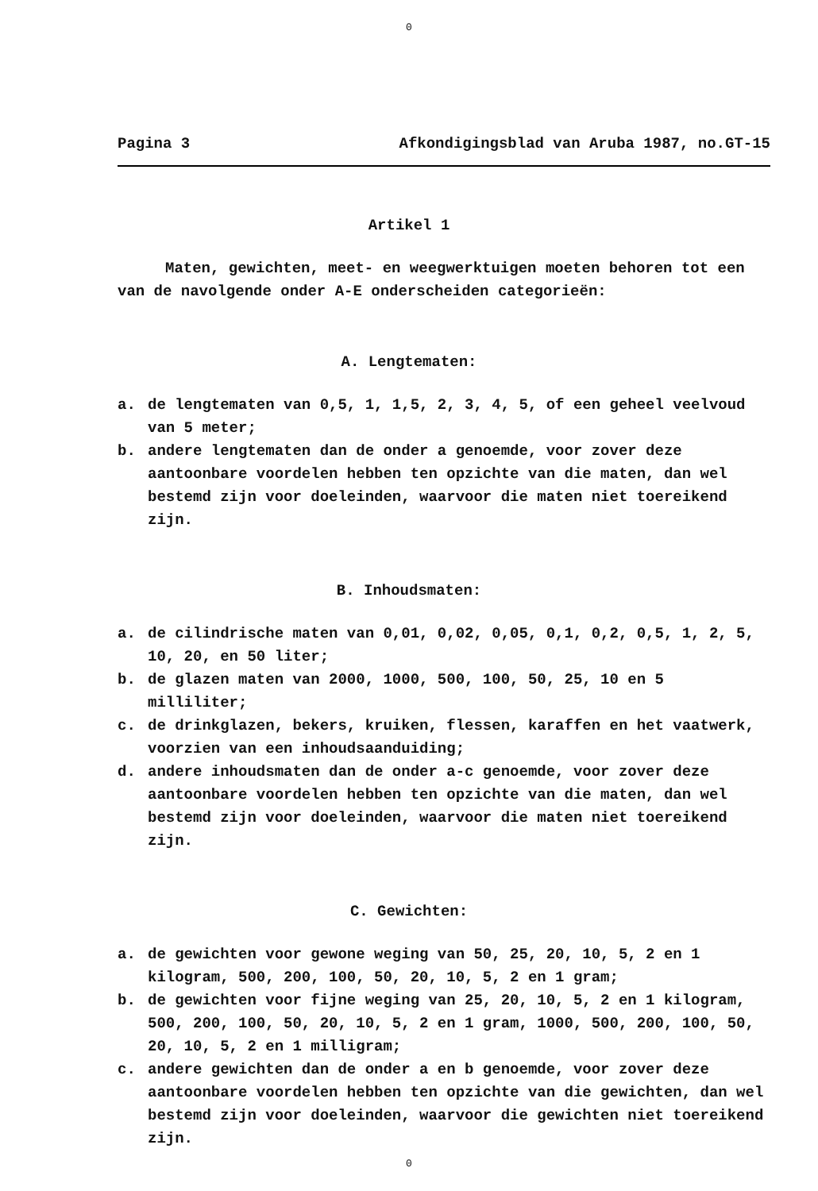0
Pagina 3 Afkondigingsblad van Aruba 1987, no.GT-15
Artikel 1
Maten, gewichten, meet- en weegwerktuigen moeten behoren tot een van de navolgende onder A-E onderscheiden categorieën:
A. Lengtematen:
a. de lengtematen van 0,5, 1, 1,5, 2, 3, 4, 5, of een geheel veelvoud van 5 meter;
b. andere lengtematen dan de onder a genoemde, voor zover deze aantoonbare voordelen hebben ten opzichte van die maten, dan wel bestemd zijn voor doeleinden, waarvoor die maten niet toereikend zijn.
B. Inhoudsmaten:
a. de cilindrische maten van 0,01, 0,02, 0,05, 0,1, 0,2, 0,5, 1, 2, 5, 10, 20, en 50 liter;
b. de glazen maten van 2000, 1000, 500, 100, 50, 25, 10 en 5 milliliter;
c. de drinkglazen, bekers, kruiken, flessen, karaffen en het vaatwerk, voorzien van een inhoudsaanduiding;
d. andere inhoudsmaten dan de onder a-c genoemde, voor zover deze aantoonbare voordelen hebben ten opzichte van die maten, dan wel bestemd zijn voor doeleinden, waarvoor die maten niet toereikend zijn.
C. Gewichten:
a. de gewichten voor gewone weging van 50, 25, 20, 10, 5, 2 en 1 kilogram, 500, 200, 100, 50, 20, 10, 5, 2 en 1 gram;
b. de gewichten voor fijne weging van 25, 20, 10, 5, 2 en 1 kilogram, 500, 200, 100, 50, 20, 10, 5, 2 en 1 gram, 1000, 500, 200, 100, 50, 20, 10, 5, 2 en 1 milligram;
c. andere gewichten dan de onder a en b genoemde, voor zover deze aantoonbare voordelen hebben ten opzichte van die gewichten, dan wel bestemd zijn voor doeleinden, waarvoor die gewichten niet toereikend zijn.
0